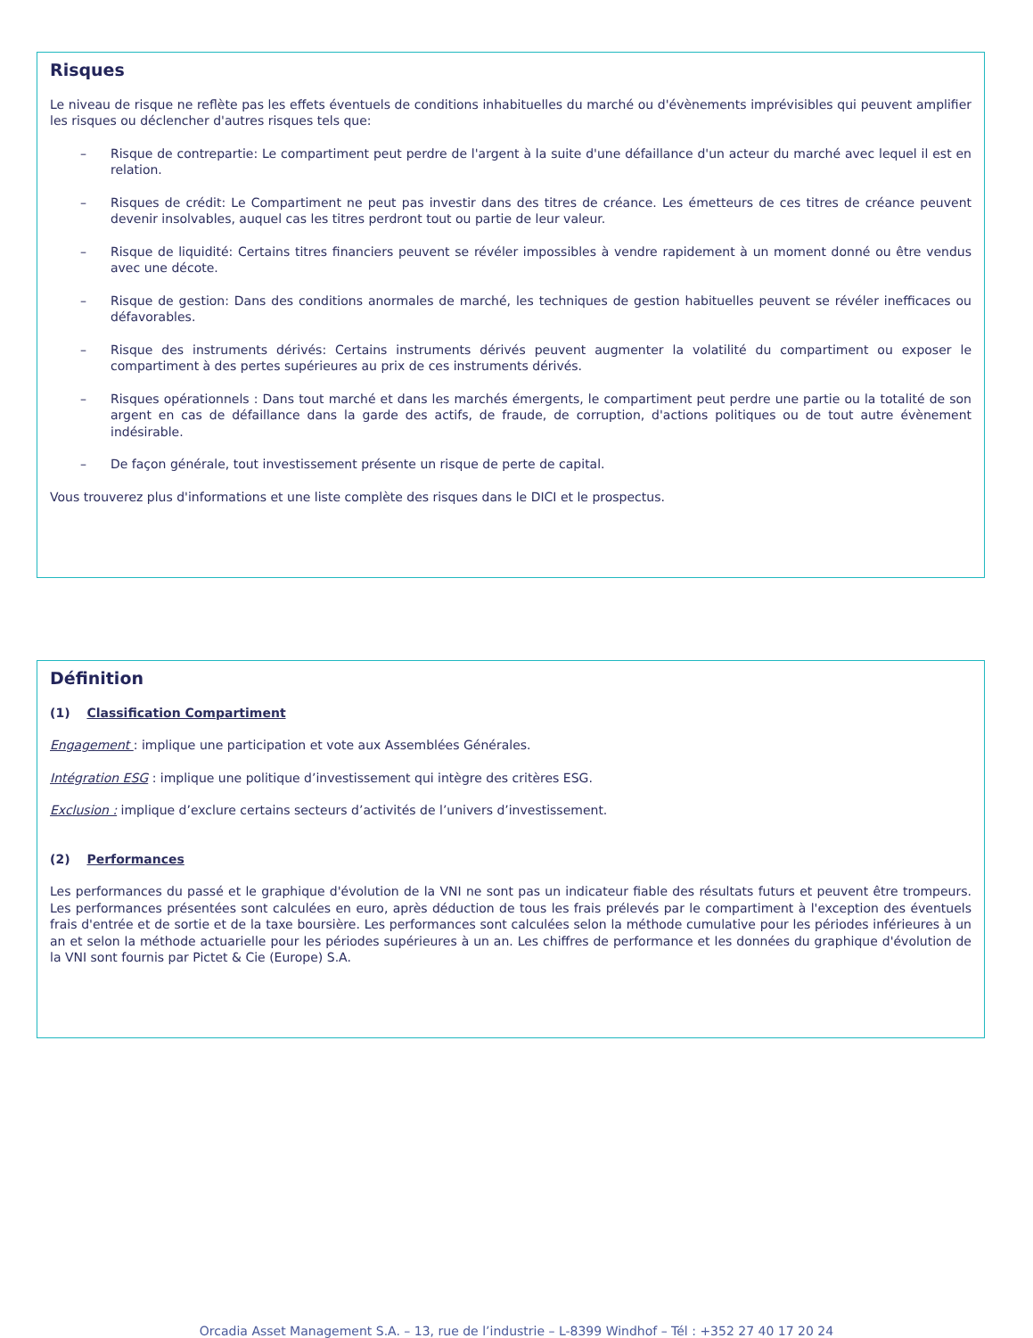Risques
Le niveau de risque ne reflète pas les effets éventuels de conditions inhabituelles du marché ou d'évènements imprévisibles qui peuvent amplifier les risques ou déclencher d'autres risques tels que:
– Risque de contrepartie: Le compartiment peut perdre de l'argent à la suite d'une défaillance d'un acteur du marché avec lequel il est en relation.
– Risques de crédit: Le Compartiment ne peut pas investir dans des titres de créance. Les émetteurs de ces titres de créance peuvent devenir insolvables, auquel cas les titres perdront tout ou partie de leur valeur.
– Risque de liquidité: Certains titres financiers peuvent se révéler impossibles à vendre rapidement à un moment donné ou être vendus avec une décote.
– Risque de gestion: Dans des conditions anormales de marché, les techniques de gestion habituelles peuvent se révéler inefficaces ou défavorables.
– Risque des instruments dérivés: Certains instruments dérivés peuvent augmenter la volatilité du compartiment ou exposer le compartiment à des pertes supérieures au prix de ces instruments dérivés.
– Risques opérationnels : Dans tout marché et dans les marchés émergents, le compartiment peut perdre une partie ou la totalité de son argent en cas de défaillance dans la garde des actifs, de fraude, de corruption, d'actions politiques ou de tout autre évènement indésirable.
– De façon générale, tout investissement présente un risque de perte de capital.
Vous trouverez plus d'informations et une liste complète des risques dans le DICI et le prospectus.
Définition
(1) Classification Compartiment
Engagement : implique une participation et vote aux Assemblées Générales.
Intégration ESG : implique une politique d’investissement qui intègre des critères ESG.
Exclusion : implique d’exclure certains secteurs d’activités de l’univers d’investissement.
(2) Performances
Les performances du passé et le graphique d'évolution de la VNI ne sont pas un indicateur fiable des résultats futurs et peuvent être trompeurs. Les performances présentées sont calculées en euro, après déduction de tous les frais prélevés par le compartiment à l'exception des éventuels frais d'entrée et de sortie et de la taxe boursière. Les performances sont calculées selon la méthode cumulative pour les périodes inférieures à un an et selon la méthode actuarielle pour les périodes supérieures à un an. Les chiffres de performance et les données du graphique d'évolution de la VNI sont fournis par Pictet & Cie (Europe) S.A.
Orcadia Asset Management S.A. – 13, rue de l’industrie – L-8399 Windhof – Tél : +352 27 40 17 20 24